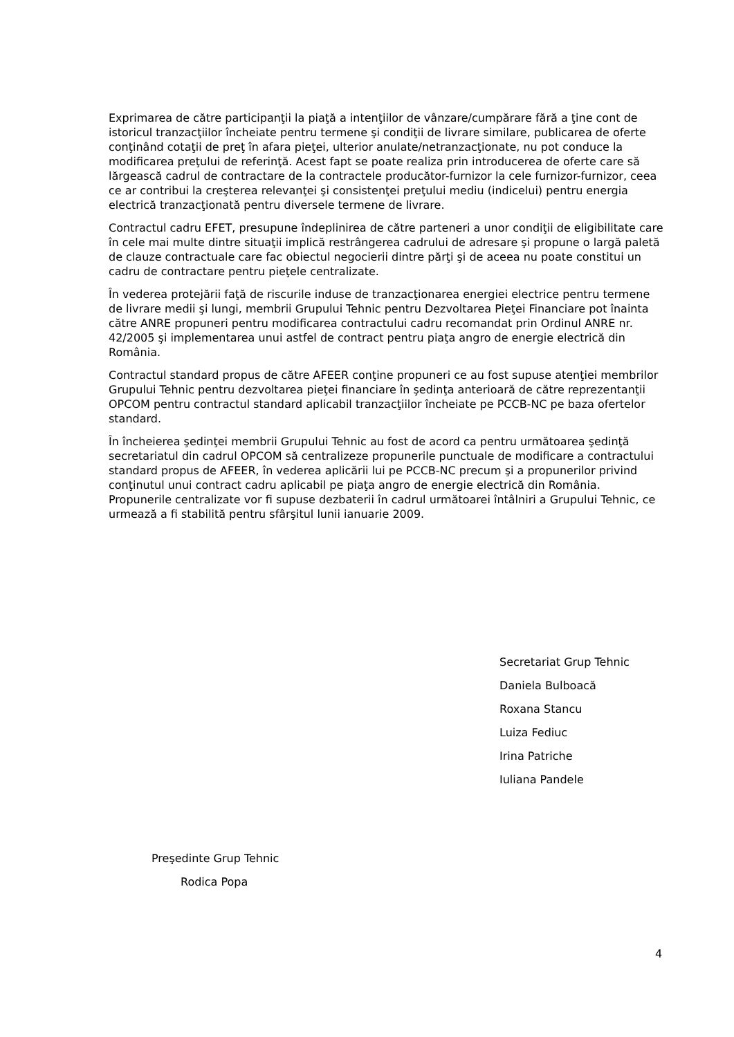Exprimarea de către participanţii la piaţă a intenţiilor de vânzare/cumpărare fără a ţine cont de istoricul tranzacţiilor încheiate pentru termene şi condiţii de livrare similare, publicarea de oferte conţinând cotaţii de preţ în afara pieţei, ulterior anulate/netranzacţionate, nu pot conduce la modificarea preţului de referinţă. Acest fapt se poate realiza prin introducerea de oferte care să lărgească cadrul de contractare de la contractele producător-furnizor la cele furnizor-furnizor, ceea ce ar contribui la creşterea relevanţei şi consistenţei preţului mediu (indicelui) pentru energia electrică tranzacţionată pentru diversele termene de livrare.
Contractul cadru EFET, presupune îndeplinirea de către parteneri a unor condiţii de eligibilitate care în cele mai multe dintre situaţii implică restrângerea cadrului de adresare şi propune o largă paletă de clauze contractuale care fac obiectul negocierii dintre părţi şi de aceea nu poate constitui un cadru de contractare pentru pieţele centralizate.
În vederea protejării faţă de riscurile induse de tranzacţionarea energiei electrice pentru termene de livrare medii şi lungi, membrii Grupului Tehnic pentru Dezvoltarea Pieţei Financiare pot înainta către ANRE propuneri pentru modificarea contractului cadru recomandat prin Ordinul ANRE nr. 42/2005 şi implementarea unui astfel de contract pentru piaţa angro de energie electrică din România.
Contractul standard propus de către AFEER conţine propuneri ce au fost supuse atenţiei membrilor Grupului Tehnic pentru dezvoltarea pieţei financiare în şedinţa anterioară de către reprezentanţii OPCOM pentru contractul standard aplicabil tranzacţiilor încheiate pe PCCB-NC pe baza ofertelor standard.
În încheierea şedinţei membrii Grupului Tehnic au fost de acord ca pentru următoarea şedinţă secretariatul din cadrul OPCOM să centralizeze propunerile punctuale de modificare a contractului standard propus de AFEER, în vederea aplicării lui pe PCCB-NC precum şi a propunerilor privind conţinutul unui contract cadru aplicabil pe piaţa angro de energie electrică din România. Propunerile centralizate vor fi supuse dezbaterii în cadrul următoarei întâlniri a Grupului Tehnic, ce urmează a fi stabilită pentru sfârşitul lunii ianuarie 2009.
Secretariat Grup Tehnic
Daniela Bulboacă
Roxana Stancu
Luiza Fediuc
Irina Patriche
Iuliana Pandele
Preşedinte Grup Tehnic
Rodica Popa
4